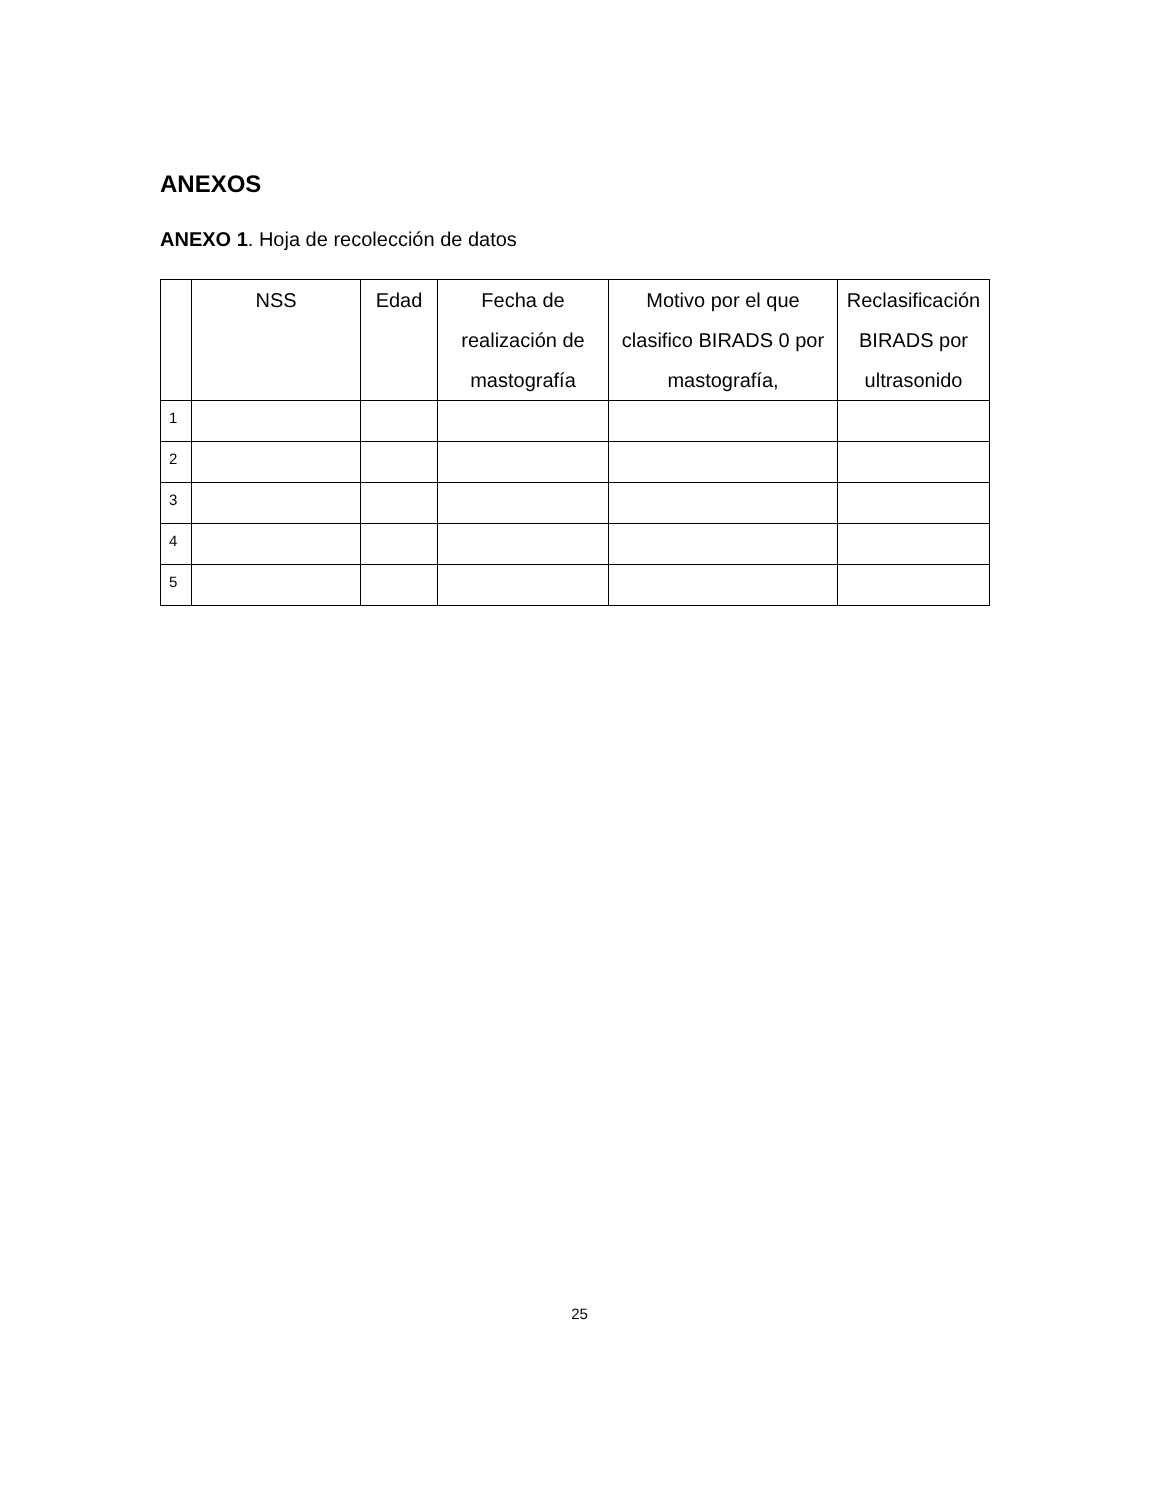ANEXOS
ANEXO 1. Hoja de recolección de datos
| | NSS | Edad | Fecha de realización de mastografía | Motivo por el que clasifico BIRADS 0 por mastografía, | Reclasificación BIRADS por ultrasonido |
| --- | --- | --- | --- | --- | --- |
| 1 | | | | | |
| 2 | | | | | |
| 3 | | | | | |
| 4 | | | | | |
| 5 | | | | | |
25